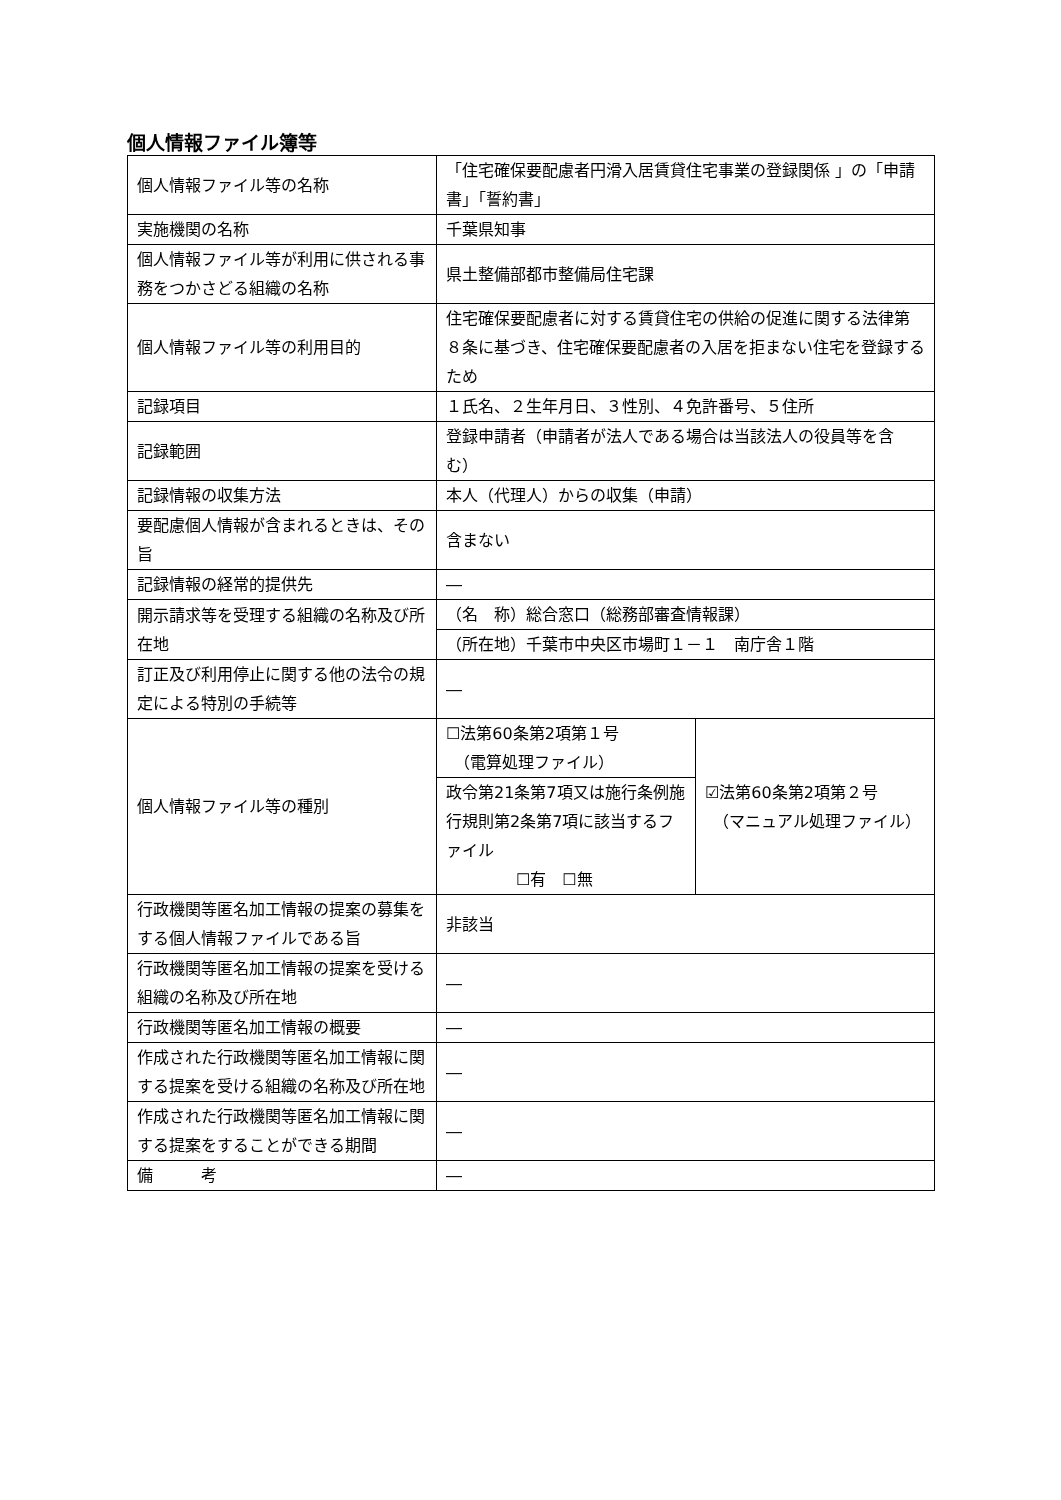個人情報ファイル簿等
| 個人情報ファイル等の名称 | 「住宅確保要配慮者円滑入居賃貸住宅事業の登録関係 」の「申請書」「誓約書」 | |
| 実施機関の名称 | 千葉県知事 | |
| 個人情報ファイル等が利用に供される事務をつかさどる組織の名称 | 県土整備部都市整備局住宅課 | |
| 個人情報ファイル等の利用目的 | 住宅確保要配慮者に対する賃貸住宅の供給の促進に関する法律第８条に基づき、住宅確保要配慮者の入居を拒まない住宅を登録するため | |
| 記録項目 | １氏名、２生年月日、３性別、４免許番号、５住所 | |
| 記録範囲 | 登録申請者（申請者が法人である場合は当該法人の役員等を含む） | |
| 記録情報の収集方法 | 本人（代理人）からの収集（申請） | |
| 要配慮個人情報が含まれるときは、その旨 | 含まない | |
| 記録情報の経常的提供先 | ― | |
| 開示請求等を受理する組織の名称及び所在地 | （名 称）総合窓口（総務部審査情報課） | |
| | （所在地）千葉市中央区市場町１－１ 南庁舎１階 | |
| 訂正及び利用停止に関する他の法令の規定による特別の手続等 | ― | |
| 個人情報ファイル等の種別 | ☐法第60条第2項第１号 （電算処理ファイル） | ☑法第60条第2項第２号 （マニュアル処理ファイル） |
| | 政令第21条第7項又は施行条例施行規則第2条第7項に該当するファイル ☐有 ☐無 | |
| 行政機関等匿名加工情報の提案の募集をする個人情報ファイルである旨 | 非該当 | |
| 行政機関等匿名加工情報の提案を受ける組織の名称及び所在地 | ― | |
| 行政機関等匿名加工情報の概要 | ― | |
| 作成された行政機関等匿名加工情報に関する提案を受ける組織の名称及び所在地 | ― | |
| 作成された行政機関等匿名加工情報に関する提案をすることができる期間 | ― | |
| 備 考 | ― | |